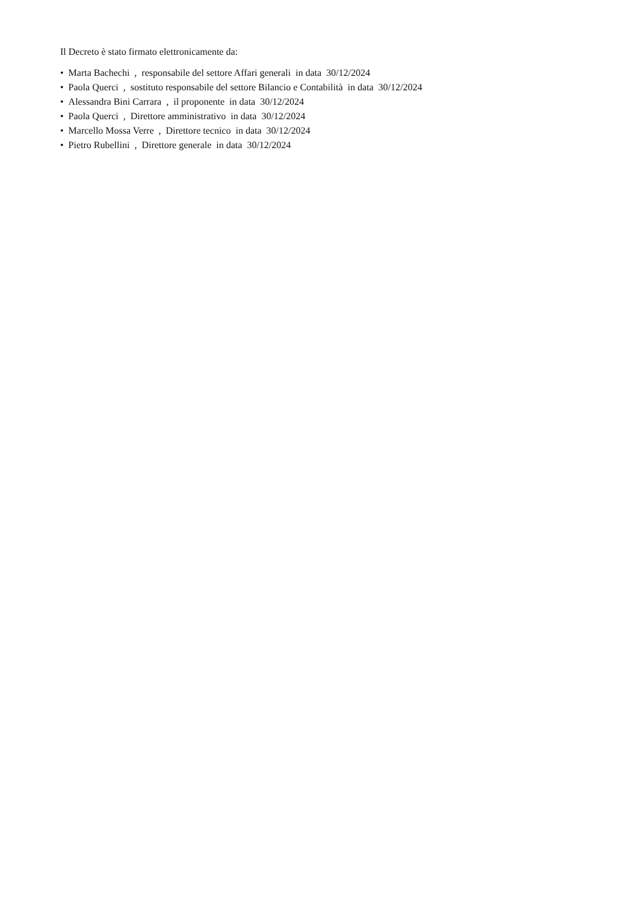Il Decreto è stato firmato elettronicamente da:
• Marta Bachechi , responsabile del settore Affari generali in data 30/12/2024
• Paola Querci , sostituto responsabile del settore Bilancio e Contabilità in data 30/12/2024
• Alessandra Bini Carrara , il proponente in data 30/12/2024
• Paola Querci , Direttore amministrativo in data 30/12/2024
• Marcello Mossa Verre , Direttore tecnico in data 30/12/2024
• Pietro Rubellini , Direttore generale in data 30/12/2024